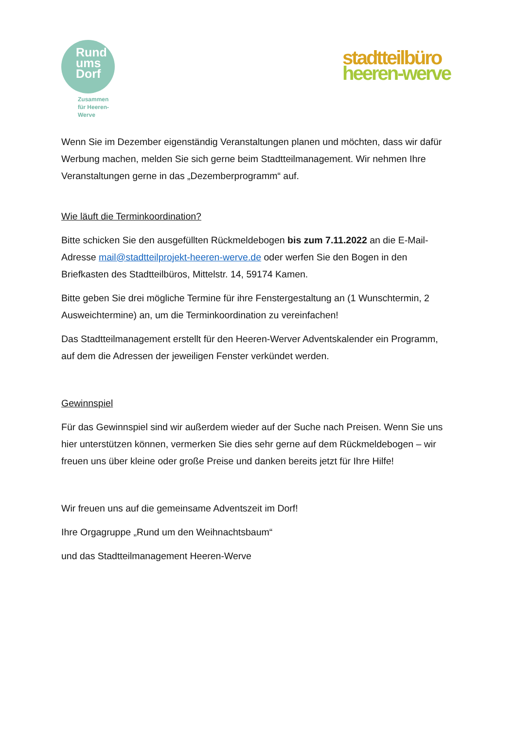Rund
ums
Dorf
Zusammen
für Heeren-
Werve
stadtteilbüro
heeren-werve
Wenn Sie im Dezember eigenständig Veranstaltungen planen und möchten, dass wir dafür Werbung machen, melden Sie sich gerne beim Stadtteilmanagement. Wir nehmen Ihre Veranstaltungen gerne in das „Dezemberprogramm“ auf.
Wie läuft die Terminkoordination?
Bitte schicken Sie den ausgefüllten Rückmeldebogen bis zum 7.11.2022 an die E-Mail-Adresse mail@stadtteilprojekt-heeren-werve.de oder werfen Sie den Bogen in den Briefkasten des Stadtteilbüros, Mittelstr. 14, 59174 Kamen.
Bitte geben Sie drei mögliche Termine für ihre Fenstergestaltung an (1 Wunschtermin, 2 Ausweichtermine) an, um die Terminkoordination zu vereinfachen!
Das Stadtteilmanagement erstellt für den Heeren-Werver Adventskalender ein Programm, auf dem die Adressen der jeweiligen Fenster verkündet werden.
Gewinnspiel
Für das Gewinnspiel sind wir außerdem wieder auf der Suche nach Preisen. Wenn Sie uns hier unterstützen können, vermerken Sie dies sehr gerne auf dem Rückmeldebogen – wir freuen uns über kleine oder große Preise und danken bereits jetzt für Ihre Hilfe!
Wir freuen uns auf die gemeinsame Adventszeit im Dorf!
Ihre Orgagruppe „Rund um den Weihnachtsbaum“
und das Stadtteilmanagement Heeren-Werve